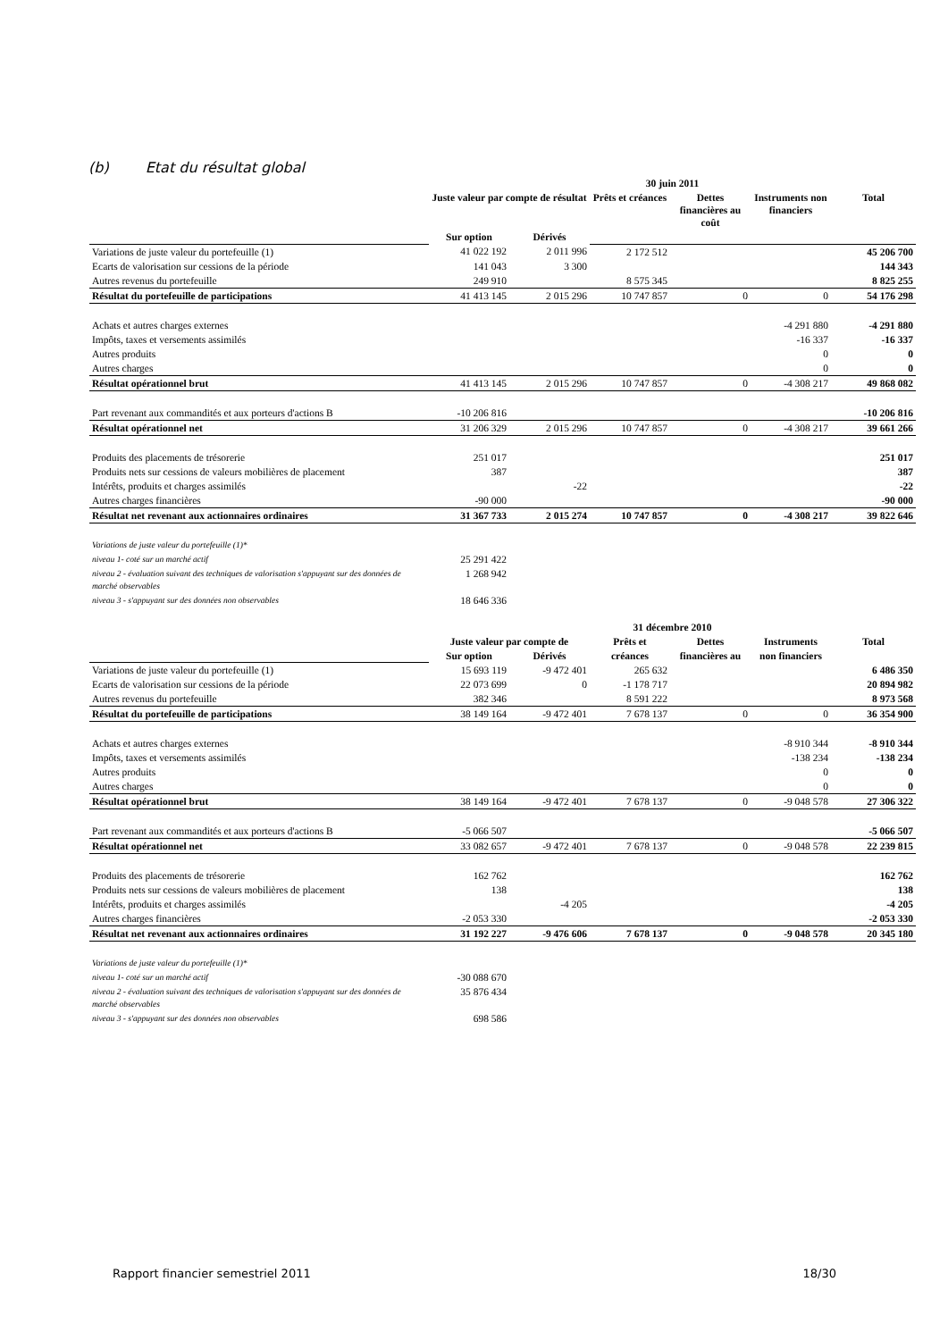(b) Etat du résultat global
| | 30 juin 2011 | | | | | |
| --- | --- | --- | --- | --- | --- | --- |
| | Juste valeur par compte de résultat | | Prêts et créances | Dettes financières au coût | Instruments non financiers | Total |
| | Sur option | Dérivés | | | | |
| Variations de juste valeur du portefeuille (1) | 41 022 192 | 2 011 996 | 2 172 512 | | | 45 206 700 |
| Ecarts de valorisation sur cessions de la période | 141 043 | 3 300 | | | | 144 343 |
| Autres revenus du portefeuille | 249 910 | | 8 575 345 | | | 8 825 255 |
| Résultat du portefeuille de participations | 41 413 145 | 2 015 296 | 10 747 857 | 0 | 0 | 54 176 298 |
| Achats et autres charges externes | | | | | -4 291 880 | -4 291 880 |
| Impôts, taxes et versements assimilés | | | | | -16 337 | -16 337 |
| Autres produits | | | | | 0 | 0 |
| Autres charges | | | | | 0 | 0 |
| Résultat opérationnel brut | 41 413 145 | 2 015 296 | 10 747 857 | 0 | -4 308 217 | 49 868 082 |
| Part revenant aux commandités et aux porteurs d'actions B | -10 206 816 | | | | | -10 206 816 |
| Résultat opérationnel net | 31 206 329 | 2 015 296 | 10 747 857 | 0 | -4 308 217 | 39 661 266 |
| Produits des placements de trésorerie | 251 017 | | | | | 251 017 |
| Produits nets sur cessions de valeurs mobilières de placement | 387 | | | | | 387 |
| Intérêts, produits et charges assimilés | | -22 | | | | -22 |
| Autres charges financières | -90 000 | | | | | -90 000 |
| Résultat net revenant aux actionnaires ordinaires | 31 367 733 | 2 015 274 | 10 747 857 | 0 | -4 308 217 | 39 822 646 |
| Variations de juste valeur du portefeuille (1)* | | | | | | |
| niveau 1- coté sur un marché actif | 25 291 422 | | | | | |
| niveau 2 - évaluation suivant des techniques de valorisation s'appuyant sur des données de marché observables | 1 268 942 | | | | | |
| niveau 3 - s'appuyant sur des données non observables | 18 646 336 | | | | | |
| | 31 décembre 2010 | | | | | |
| --- | --- | --- | --- | --- | --- | --- |
| | Juste valeur par compte de | | Prêts et | Dettes | Instruments | Total |
| | Sur option | Dérivés | créances | financières au | non financiers | |
| Variations de juste valeur du portefeuille (1) | 15 693 119 | -9 472 401 | 265 632 | | | 6 486 350 |
| Ecarts de valorisation sur cessions de la période | 22 073 699 | 0 | -1 178 717 | | | 20 894 982 |
| Autres revenus du portefeuille | 382 346 | | 8 591 222 | | | 8 973 568 |
| Résultat du portefeuille de participations | 38 149 164 | -9 472 401 | 7 678 137 | 0 | 0 | 36 354 900 |
| Achats et autres charges externes | | | | | -8 910 344 | -8 910 344 |
| Impôts, taxes et versements assimilés | | | | | -138 234 | -138 234 |
| Autres produits | | | | | 0 | 0 |
| Autres charges | | | | | 0 | 0 |
| Résultat opérationnel brut | 38 149 164 | -9 472 401 | 7 678 137 | 0 | -9 048 578 | 27 306 322 |
| Part revenant aux commandités et aux porteurs d'actions B | -5 066 507 | | | | | -5 066 507 |
| Résultat opérationnel net | 33 082 657 | -9 472 401 | 7 678 137 | 0 | -9 048 578 | 22 239 815 |
| Produits des placements de trésorerie | 162 762 | | | | | 162 762 |
| Produits nets sur cessions de valeurs mobilières de placement | 138 | | | | | 138 |
| Intérêts, produits et charges assimilés | | -4 205 | | | | -4 205 |
| Autres charges financières | -2 053 330 | | | | | -2 053 330 |
| Résultat net revenant aux actionnaires ordinaires | 31 192 227 | -9 476 606 | 7 678 137 | 0 | -9 048 578 | 20 345 180 |
| Variations de juste valeur du portefeuille (1)* | | | | | | |
| niveau 1- coté sur un marché actif | -30 088 670 | | | | | |
| niveau 2 - évaluation suivant des techniques de valorisation s'appuyant sur des données de marché observables | 35 876 434 | | | | | |
| niveau 3 - s'appuyant sur des données non observables | 698 586 | | | | | |
Rapport financier semestriel 2011 18/30